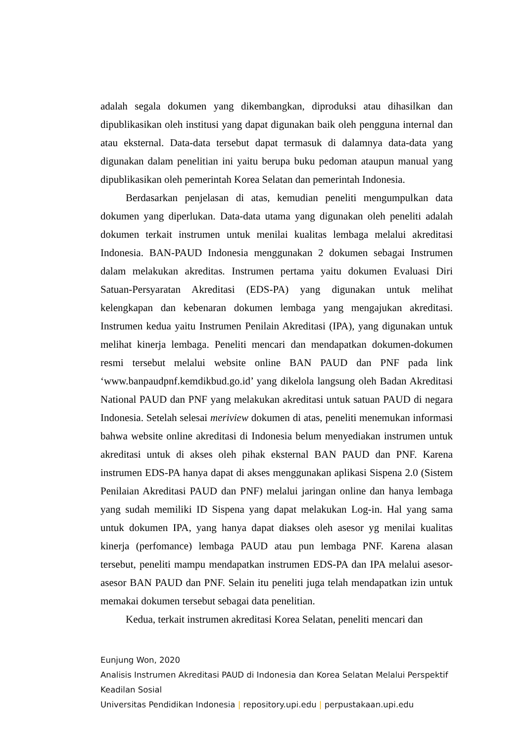adalah segala dokumen yang dikembangkan, diproduksi atau dihasilkan dan dipublikasikan oleh institusi yang dapat digunakan baik oleh pengguna internal dan atau eksternal. Data-data tersebut dapat termasuk di dalamnya data-data yang digunakan dalam penelitian ini yaitu berupa buku pedoman ataupun manual yang dipublikasikan oleh pemerintah Korea Selatan dan pemerintah Indonesia.
Berdasarkan penjelasan di atas, kemudian peneliti mengumpulkan data dokumen yang diperlukan. Data-data utama yang digunakan oleh peneliti adalah dokumen terkait instrumen untuk menilai kualitas lembaga melalui akreditasi Indonesia. BAN-PAUD Indonesia menggunakan 2 dokumen sebagai Instrumen dalam melakukan akreditas. Instrumen pertama yaitu dokumen Evaluasi Diri Satuan-Persyaratan Akreditasi (EDS-PA) yang digunakan untuk melihat kelengkapan dan kebenaran dokumen lembaga yang mengajukan akreditasi. Instrumen kedua yaitu Instrumen Penilain Akreditasi (IPA), yang digunakan untuk melihat kinerja lembaga. Peneliti mencari dan mendapatkan dokumen-dokumen resmi tersebut melalui website online BAN PAUD dan PNF pada link ‘www.banpaudpnf.kemdikbud.go.id’ yang dikelola langsung oleh Badan Akreditasi National PAUD dan PNF yang melakukan akreditasi untuk satuan PAUD di negara Indonesia. Setelah selesai meriview dokumen di atas, peneliti menemukan informasi bahwa website online akreditasi di Indonesia belum menyediakan instrumen untuk akreditasi untuk di akses oleh pihak eksternal BAN PAUD dan PNF. Karena instrumen EDS-PA hanya dapat di akses menggunakan aplikasi Sispena 2.0 (Sistem Penilaian Akreditasi PAUD dan PNF) melalui jaringan online dan hanya lembaga yang sudah memiliki ID Sispena yang dapat melakukan Log-in. Hal yang sama untuk dokumen IPA, yang hanya dapat diakses oleh asesor yg menilai kualitas kinerja (perfomance) lembaga PAUD atau pun lembaga PNF. Karena alasan tersebut, peneliti mampu mendapatkan instrumen EDS-PA dan IPA melalui asesor-asesor BAN PAUD dan PNF. Selain itu peneliti juga telah mendapatkan izin untuk memakai dokumen tersebut sebagai data penelitian.
Kedua, terkait instrumen akreditasi Korea Selatan, peneliti mencari dan
Eunjung Won, 2020
Analisis Instrumen Akreditasi PAUD di Indonesia dan Korea Selatan Melalui Perspektif Keadilan Sosial
Universitas Pendidikan Indonesia | repository.upi.edu | perpustakaan.upi.edu